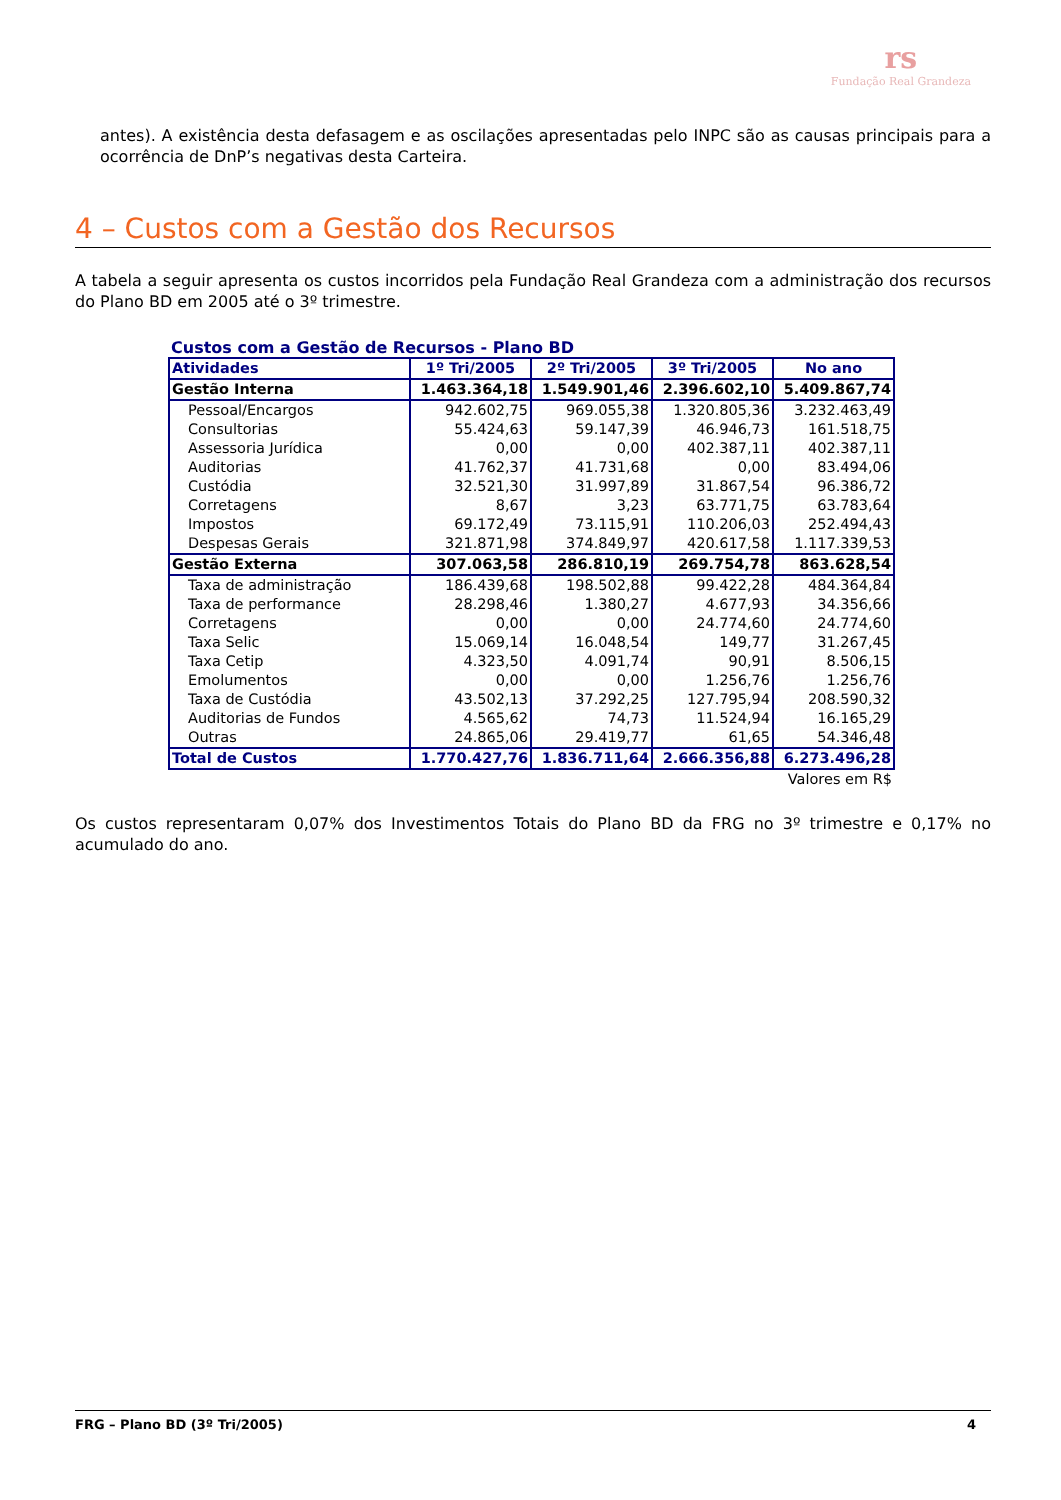rs
Fundação Real Grandeza
antes). A existência desta defasagem e as oscilações apresentadas pelo INPC são as causas principais para a ocorrência de DnP’s negativas desta Carteira.
4 – Custos com a Gestão dos Recursos
A tabela a seguir apresenta os custos incorridos pela Fundação Real Grandeza com a administração dos recursos do Plano BD em 2005 até o 3º trimestre.
Custos com a Gestão de Recursos - Plano BD
| Atividades | 1º Tri/2005 | 2º Tri/2005 | 3º Tri/2005 | No ano |
| --- | --- | --- | --- | --- |
| Gestão Interna | 1.463.364,18 | 1.549.901,46 | 2.396.602,10 | 5.409.867,74 |
| Pessoal/Encargos | 942.602,75 | 969.055,38 | 1.320.805,36 | 3.232.463,49 |
| Consultorias | 55.424,63 | 59.147,39 | 46.946,73 | 161.518,75 |
| Assessoria Jurídica | 0,00 | 0,00 | 402.387,11 | 402.387,11 |
| Auditorias | 41.762,37 | 41.731,68 | 0,00 | 83.494,06 |
| Custódia | 32.521,30 | 31.997,89 | 31.867,54 | 96.386,72 |
| Corretagens | 8,67 | 3,23 | 63.771,75 | 63.783,64 |
| Impostos | 69.172,49 | 73.115,91 | 110.206,03 | 252.494,43 |
| Despesas Gerais | 321.871,98 | 374.849,97 | 420.617,58 | 1.117.339,53 |
| Gestão Externa | 307.063,58 | 286.810,19 | 269.754,78 | 863.628,54 |
| Taxa de administração | 186.439,68 | 198.502,88 | 99.422,28 | 484.364,84 |
| Taxa de performance | 28.298,46 | 1.380,27 | 4.677,93 | 34.356,66 |
| Corretagens | 0,00 | 0,00 | 24.774,60 | 24.774,60 |
| Taxa Selic | 15.069,14 | 16.048,54 | 149,77 | 31.267,45 |
| Taxa Cetip | 4.323,50 | 4.091,74 | 90,91 | 8.506,15 |
| Emolumentos | 0,00 | 0,00 | 1.256,76 | 1.256,76 |
| Taxa de Custódia | 43.502,13 | 37.292,25 | 127.795,94 | 208.590,32 |
| Auditorias de Fundos | 4.565,62 | 74,73 | 11.524,94 | 16.165,29 |
| Outras | 24.865,06 | 29.419,77 | 61,65 | 54.346,48 |
| Total de Custos | 1.770.427,76 | 1.836.711,64 | 2.666.356,88 | 6.273.496,28 |
| Valores em R$ | | | | |
Os custos representaram 0,07% dos Investimentos Totais do Plano BD da FRG no 3º trimestre e 0,17% no acumulado do ano.
FRG – Plano BD (3º Tri/2005) 4